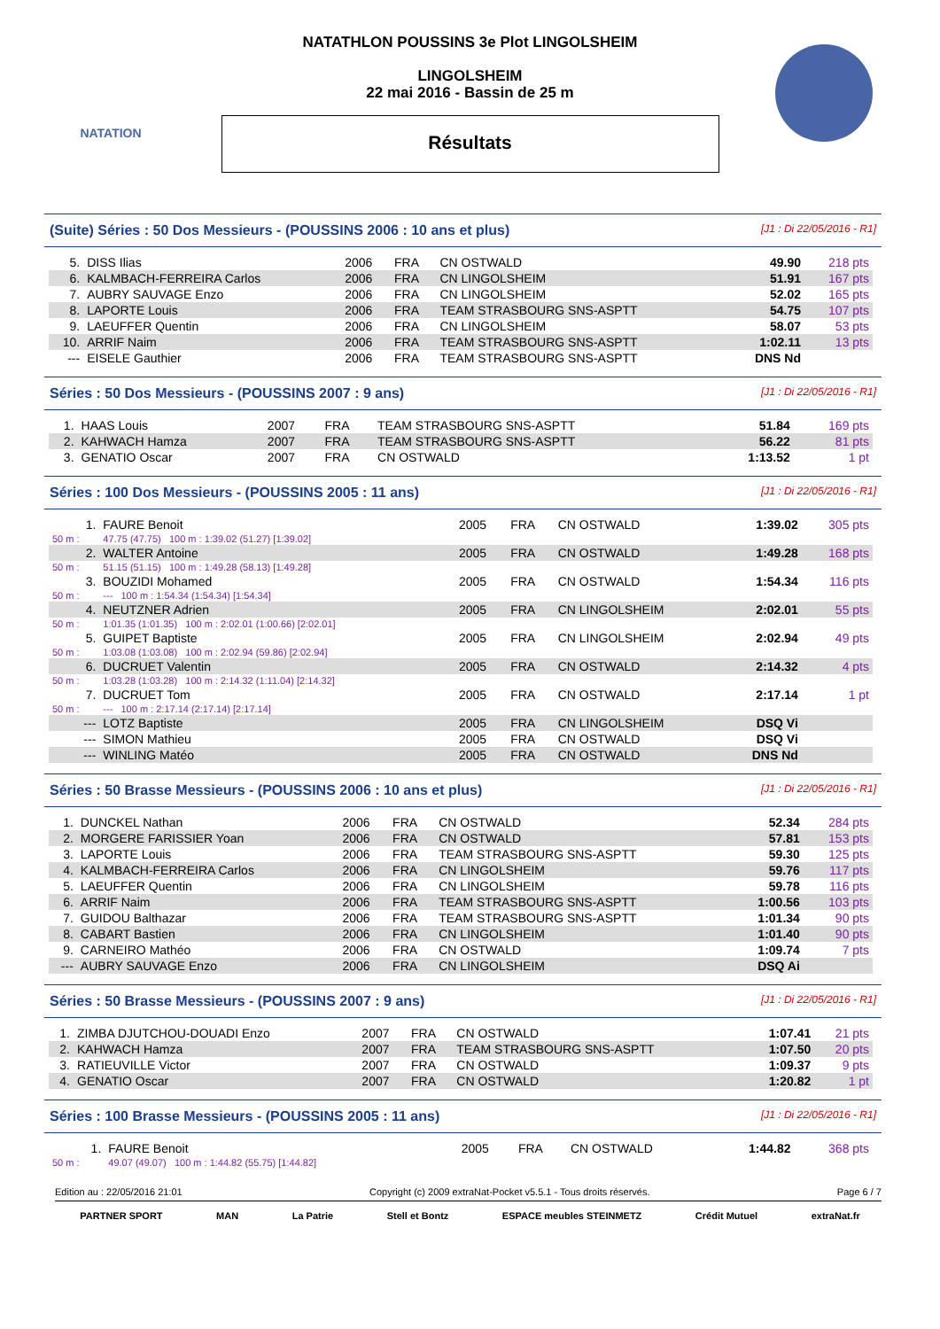NATATION
NATATHLON POUSSINS 3e Plot LINGOLSHEIM
LINGOLSHEIM
22 mai 2016 - Bassin de 25 m
Résultats
(Suite) Séries : 50 Dos Messieurs - (POUSSINS 2006 : 10 ans et plus) [J1 : Di 22/05/2016 - R1]
| 5. | DISS Ilias | 2006 | FRA | CN OSTWALD | 49.90 | 218 pts |
| 6. | KALMBACH-FERREIRA Carlos | 2006 | FRA | CN LINGOLSHEIM | 51.91 | 167 pts |
| 7. | AUBRY SAUVAGE Enzo | 2006 | FRA | CN LINGOLSHEIM | 52.02 | 165 pts |
| 8. | LAPORTE Louis | 2006 | FRA | TEAM STRASBOURG SNS-ASPTT | 54.75 | 107 pts |
| 9. | LAEUFFER Quentin | 2006 | FRA | CN LINGOLSHEIM | 58.07 | 53 pts |
| 10. | ARRIF Naim | 2006 | FRA | TEAM STRASBOURG SNS-ASPTT | 1:02.11 | 13 pts |
| --- | EISELE Gauthier | 2006 | FRA | TEAM STRASBOURG SNS-ASPTT | DNS Nd | |
Séries : 50 Dos Messieurs - (POUSSINS 2007 : 9 ans) [J1 : Di 22/05/2016 - R1]
| 1. | HAAS Louis | 2007 | FRA | TEAM STRASBOURG SNS-ASPTT | 51.84 | 169 pts |
| 2. | KAHWACH Hamza | 2007 | FRA | TEAM STRASBOURG SNS-ASPTT | 56.22 | 81 pts |
| 3. | GENATIO Oscar | 2007 | FRA | CN OSTWALD | 1:13.52 | 1 pt |
Séries : 100 Dos Messieurs - (POUSSINS 2005 : 11 ans) [J1 : Di 22/05/2016 - R1]
| 1. | FAURE Benoit | 2005 | FRA | CN OSTWALD | 1:39.02 | 305 pts |
| 50 m : | 47.75 (47.75) 100 m : 1:39.02 (51.27) [1:39.02] | | | | | |
| 2. | WALTER Antoine | 2005 | FRA | CN OSTWALD | 1:49.28 | 168 pts |
| 50 m : | 51.15 (51.15) 100 m : 1:49.28 (58.13) [1:49.28] | | | | | |
| 3. | BOUZIDI Mohamed | 2005 | FRA | CN OSTWALD | 1:54.34 | 116 pts |
| 50 m : | --- 100 m : 1:54.34 (1:54.34) [1:54.34] | | | | | |
| 4. | NEUTZNER Adrien | 2005 | FRA | CN LINGOLSHEIM | 2:02.01 | 55 pts |
| 50 m : | 1:01.35 (1:01.35) 100 m : 2:02.01 (1:00.66) [2:02.01] | | | | | |
| 5. | GUIPET Baptiste | 2005 | FRA | CN LINGOLSHEIM | 2:02.94 | 49 pts |
| 50 m : | 1:03.08 (1:03.08) 100 m : 2:02.94 (59.86) [2:02.94] | | | | | |
| 6. | DUCRUET Valentin | 2005 | FRA | CN OSTWALD | 2:14.32 | 4 pts |
| 50 m : | 1:03.28 (1:03.28) 100 m : 2:14.32 (1:11.04) [2:14.32] | | | | | |
| 7. | DUCRUET Tom | 2005 | FRA | CN OSTWALD | 2:17.14 | 1 pt |
| 50 m : | --- 100 m : 2:17.14 (2:17.14) [2:17.14] | | | | | |
| --- | LOTZ Baptiste | 2005 | FRA | CN LINGOLSHEIM | DSQ Vi | |
| --- | SIMON Mathieu | 2005 | FRA | CN OSTWALD | DSQ Vi | |
| --- | WINLING Matéo | 2005 | FRA | CN OSTWALD | DNS Nd | |
Séries : 50 Brasse Messieurs - (POUSSINS 2006 : 10 ans et plus) [J1 : Di 22/05/2016 - R1]
| 1. | DUNCKEL Nathan | 2006 | FRA | CN OSTWALD | 52.34 | 284 pts |
| 2. | MORGERE FARISSIER Yoan | 2006 | FRA | CN OSTWALD | 57.81 | 153 pts |
| 3. | LAPORTE Louis | 2006 | FRA | TEAM STRASBOURG SNS-ASPTT | 59.30 | 125 pts |
| 4. | KALMBACH-FERREIRA Carlos | 2006 | FRA | CN LINGOLSHEIM | 59.76 | 117 pts |
| 5. | LAEUFFER Quentin | 2006 | FRA | CN LINGOLSHEIM | 59.78 | 116 pts |
| 6. | ARRIF Naim | 2006 | FRA | TEAM STRASBOURG SNS-ASPTT | 1:00.56 | 103 pts |
| 7. | GUIDOU Balthazar | 2006 | FRA | TEAM STRASBOURG SNS-ASPTT | 1:01.34 | 90 pts |
| 8. | CABART Bastien | 2006 | FRA | CN LINGOLSHEIM | 1:01.40 | 90 pts |
| 9. | CARNEIRO Mathéo | 2006 | FRA | CN OSTWALD | 1:09.74 | 7 pts |
| --- | AUBRY SAUVAGE Enzo | 2006 | FRA | CN LINGOLSHEIM | DSQ Ai | |
Séries : 50 Brasse Messieurs - (POUSSINS 2007 : 9 ans) [J1 : Di 22/05/2016 - R1]
| 1. | ZIMBA DJUTCHOU-DOUADI Enzo | 2007 | FRA | CN OSTWALD | 1:07.41 | 21 pts |
| 2. | KAHWACH Hamza | 2007 | FRA | TEAM STRASBOURG SNS-ASPTT | 1:07.50 | 20 pts |
| 3. | RATIEUVILLE Victor | 2007 | FRA | CN OSTWALD | 1:09.37 | 9 pts |
| 4. | GENATIO Oscar | 2007 | FRA | CN OSTWALD | 1:20.82 | 1 pt |
Séries : 100 Brasse Messieurs - (POUSSINS 2005 : 11 ans) [J1 : Di 22/05/2016 - R1]
| 1. | FAURE Benoit | 2005 | FRA | CN OSTWALD | 1:44.82 | 368 pts |
| 50 m : | 49.07 (49.07) 100 m : 1:44.82 (55.75) [1:44.82] | | | | | |
Edition au : 22/05/2016 21:01 Copyright (c) 2009 extraNat-Pocket v5.5.1 - Tous droits réservés. Page 6 / 7
PARTNER SPORT MAN La Patrie Stell et Bontz ESPACE meubles STEINMETZ Crédit Mutuel extraNat.fr